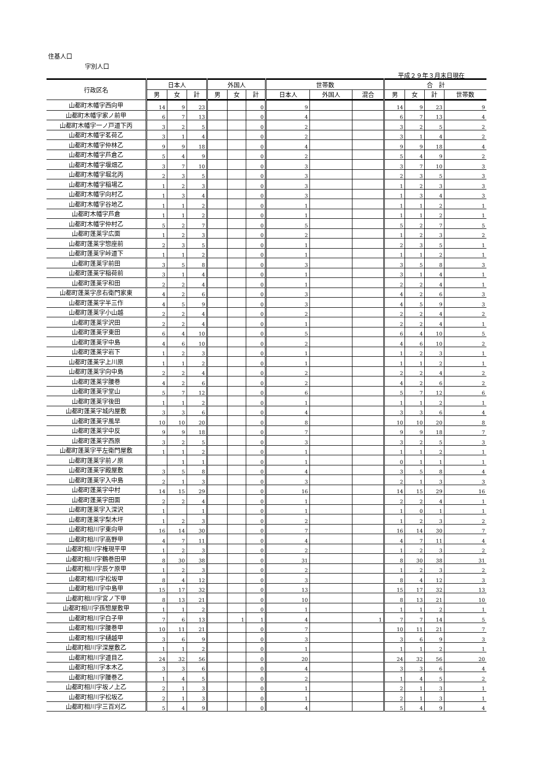住基人口
字別人口
平成２９年３月末日現在
| 行政区名 | 日本人 | | | 外国人 | | | 世帯数 | | | 合 計 | | | |
| --- | --- | --- | --- | --- | --- | --- | --- | --- | --- | --- | --- | --- | --- |
| | 男 | 女 | 計 | 男 | 女 | 計 | 日本人 | 外国人 | 混合 | 男 | 女 | 計 | 世帯数 |
| 山都町木幡字西向甲 | 14 | 9 | 23 | | | 0 | 9 | | | 14 | 9 | 23 | 9 |
| 山都町木幡字家ノ前甲 | 6 | 7 | 13 | | | 0 | 4 | | | 6 | 7 | 13 | 4 |
| 山都町木幡字一ノ戸道下丙 | 3 | 2 | 5 | | | 0 | 2 | | | 3 | 2 | 5 | 2 |
| 山都町木幡字茗荷乙 | 3 | 1 | 4 | | | 0 | 2 | | | 3 | 1 | 4 | 2 |
| 山都町木幡字仲林乙 | 9 | 9 | 18 | | | 0 | 4 | | | 9 | 9 | 18 | 4 |
| 山都町木幡字芦倉乙 | 5 | 4 | 9 | | | 0 | 2 | | | 5 | 4 | 9 | 2 |
| 山都町木幡字堰畑乙 | 3 | 7 | 10 | | | 0 | 3 | | | 3 | 7 | 10 | 3 |
| 山都町木幡字堀北丙 | 2 | 3 | 5 | | | 0 | 3 | | | 2 | 3 | 5 | 3 |
| 山都町木幡字稲場乙 | 1 | 2 | 3 | | | 0 | 3 | | | 1 | 2 | 3 | 3 |
| 山都町木幡字向村乙 | 1 | 3 | 4 | | | 0 | 3 | | | 1 | 3 | 4 | 3 |
| 山都町木幡字谷地乙 | 1 | 1 | 2 | | | 0 | 1 | | | 1 | 1 | 2 | 1 |
| 山都町木幡字芦倉 | 1 | 1 | 2 | | | 0 | 1 | | | 1 | 1 | 2 | 1 |
| 山都町木幡字仲村乙 | 5 | 2 | 7 | | | 0 | 5 | | | 5 | 2 | 7 | 5 |
| 山都町蓬莱字広面 | 1 | 2 | 3 | | | 0 | 2 | | | 1 | 2 | 3 | 2 |
| 山都町蓬莱字惣座前 | 2 | 3 | 5 | | | 0 | 1 | | | 2 | 3 | 5 | 1 |
| 山都町蓬莱字峠道下 | 1 | 1 | 2 | | | 0 | 1 | | | 1 | 1 | 2 | 1 |
| 山都町蓬莱字前田 | 3 | 5 | 8 | | | 0 | 3 | | | 3 | 5 | 8 | 3 |
| 山都町蓬莱字稲荷前 | 3 | 1 | 4 | | | 0 | 1 | | | 3 | 1 | 4 | 1 |
| 山都町蓬莱字和田 | 2 | 2 | 4 | | | 0 | 1 | | | 2 | 2 | 4 | 1 |
| 山都町蓬莱字彦右衛門家東 | 4 | 2 | 6 | | | 0 | 3 | | | 4 | 2 | 6 | 3 |
| 山都町蓬莱字半三作 | 4 | 5 | 9 | | | 0 | 3 | | | 4 | 5 | 9 | 3 |
| 山都町蓬莱字小山越 | 2 | 2 | 4 | | | 0 | 2 | | | 2 | 2 | 4 | 2 |
| 山都町蓬莱字沢田 | 2 | 2 | 4 | | | 0 | 1 | | | 2 | 2 | 4 | 1 |
| 山都町蓬莱字東田 | 6 | 4 | 10 | | | 0 | 5 | | | 6 | 4 | 10 | 5 |
| 山都町蓬莱字中島 | 4 | 6 | 10 | | | 0 | 2 | | | 4 | 6 | 10 | 2 |
| 山都町蓬莱字岩下 | 1 | 2 | 3 | | | 0 | 1 | | | 1 | 2 | 3 | 1 |
| 山都町蓬莱字上川原 | 1 | 1 | 2 | | | 0 | 1 | | | 1 | 1 | 2 | 1 |
| 山都町蓬莱字向中島 | 2 | 2 | 4 | | | 0 | 2 | | | 2 | 2 | 4 | 2 |
| 山都町蓬莱字腰巻 | 4 | 2 | 6 | | | 0 | 2 | | | 4 | 2 | 6 | 2 |
| 山都町蓬莱字堂山 | 5 | 7 | 12 | | | 0 | 6 | | | 5 | 7 | 12 | 6 |
| 山都町蓬莱字後田 | 1 | 1 | 2 | | | 0 | 1 | | | 1 | 1 | 2 | 1 |
| 山都町蓬莱字城内屋敷 | 3 | 3 | 6 | | | 0 | 4 | | | 3 | 3 | 6 | 4 |
| 山都町蓬莱字風早 | 10 | 10 | 20 | | | 0 | 8 | | | 10 | 10 | 20 | 8 |
| 山都町蓬莱字中反 | 9 | 9 | 18 | | | 0 | 7 | | | 9 | 9 | 18 | 7 |
| 山都町蓬莱字西原 | 3 | 2 | 5 | | | 0 | 3 | | | 3 | 2 | 5 | 3 |
| 山都町蓬莱字平左衛門屋敷 | 1 | 1 | 2 | | | 0 | 1 | | | 1 | 1 | 2 | 1 |
| 山都町蓬莱字前ノ原 | | 1 | 1 | | | 0 | 1 | | | 0 | 1 | 1 | 1 |
| 山都町蓬莱字殿屋敷 | 3 | 5 | 8 | | | 0 | 4 | | | 3 | 5 | 8 | 4 |
| 山都町蓬莱字入中島 | 2 | 1 | 3 | | | 0 | 3 | | | 2 | 1 | 3 | 3 |
| 山都町蓬莱字中村 | 14 | 15 | 29 | | | 0 | 16 | | | 14 | 15 | 29 | 16 |
| 山都町蓬莱字田面 | 2 | 2 | 4 | | | 0 | 1 | | | 2 | 2 | 4 | 1 |
| 山都町蓬莱字入深沢 | 1 | | 1 | | | 0 | 1 | | | 1 | 0 | 1 | 1 |
| 山都町蓬莱字梨木坪 | 1 | 2 | 3 | | | 0 | 2 | | | 1 | 2 | 3 | 2 |
| 山都町相川字東向甲 | 16 | 14 | 30 | | | 0 | 7 | | | 16 | 14 | 30 | 7 |
| 山都町相川字高野甲 | 4 | 7 | 11 | | | 0 | 4 | | | 4 | 7 | 11 | 4 |
| 山都町相川字権現平甲 | 1 | 2 | 3 | | | 0 | 2 | | | 1 | 2 | 3 | 2 |
| 山都町相川字鶴巻田甲 | 8 | 30 | 38 | | | 0 | 31 | | | 8 | 30 | 38 | 31 |
| 山都町相川字辰ケ原甲 | 1 | 2 | 3 | | | 0 | 2 | | | 1 | 2 | 3 | 2 |
| 山都町相川字松坂甲 | 8 | 4 | 12 | | | 0 | 3 | | | 8 | 4 | 12 | 3 |
| 山都町相川字中島甲 | 15 | 17 | 32 | | | 0 | 13 | | | 15 | 17 | 32 | 13 |
| 山都町相川字宮ノ下甲 | 8 | 13 | 21 | | | 0 | 10 | | | 8 | 13 | 21 | 10 |
| 山都町相川字孫惣屋敷甲 | 1 | 1 | 2 | | | 0 | 1 | | | 1 | 1 | 2 | 1 |
| 山都町相川字白子甲 | 7 | 6 | 13 | | 1 | 1 | 4 | | 1 | 7 | 7 | 14 | 5 |
| 山都町相川字腰巻甲 | 10 | 11 | 21 | | | 0 | 7 | | | 10 | 11 | 21 | 7 |
| 山都町相川字樋越甲 | 3 | 6 | 9 | | | 0 | 3 | | | 3 | 6 | 9 | 3 |
| 山都町相川字深屋敷乙 | 1 | 1 | 2 | | | 0 | 1 | | | 1 | 1 | 2 | 1 |
| 山都町相川字道目乙 | 24 | 32 | 56 | | | 0 | 20 | | | 24 | 32 | 56 | 20 |
| 山都町相川字本木乙 | 3 | 3 | 6 | | | 0 | 4 | | | 3 | 3 | 6 | 4 |
| 山都町相川字腰巻乙 | 1 | 4 | 5 | | | 0 | 2 | | | 1 | 4 | 5 | 2 |
| 山都町相川字坂ノ上乙 | 2 | 1 | 3 | | | 0 | 1 | | | 2 | 1 | 3 | 1 |
| 山都町相川字松坂乙 | 2 | 1 | 3 | | | 0 | 1 | | | 2 | 1 | 3 | 1 |
| 山都町相川字三百刈乙 | 5 | 4 | 9 | | | 0 | 4 | | | 5 | 4 | 9 | 4 |